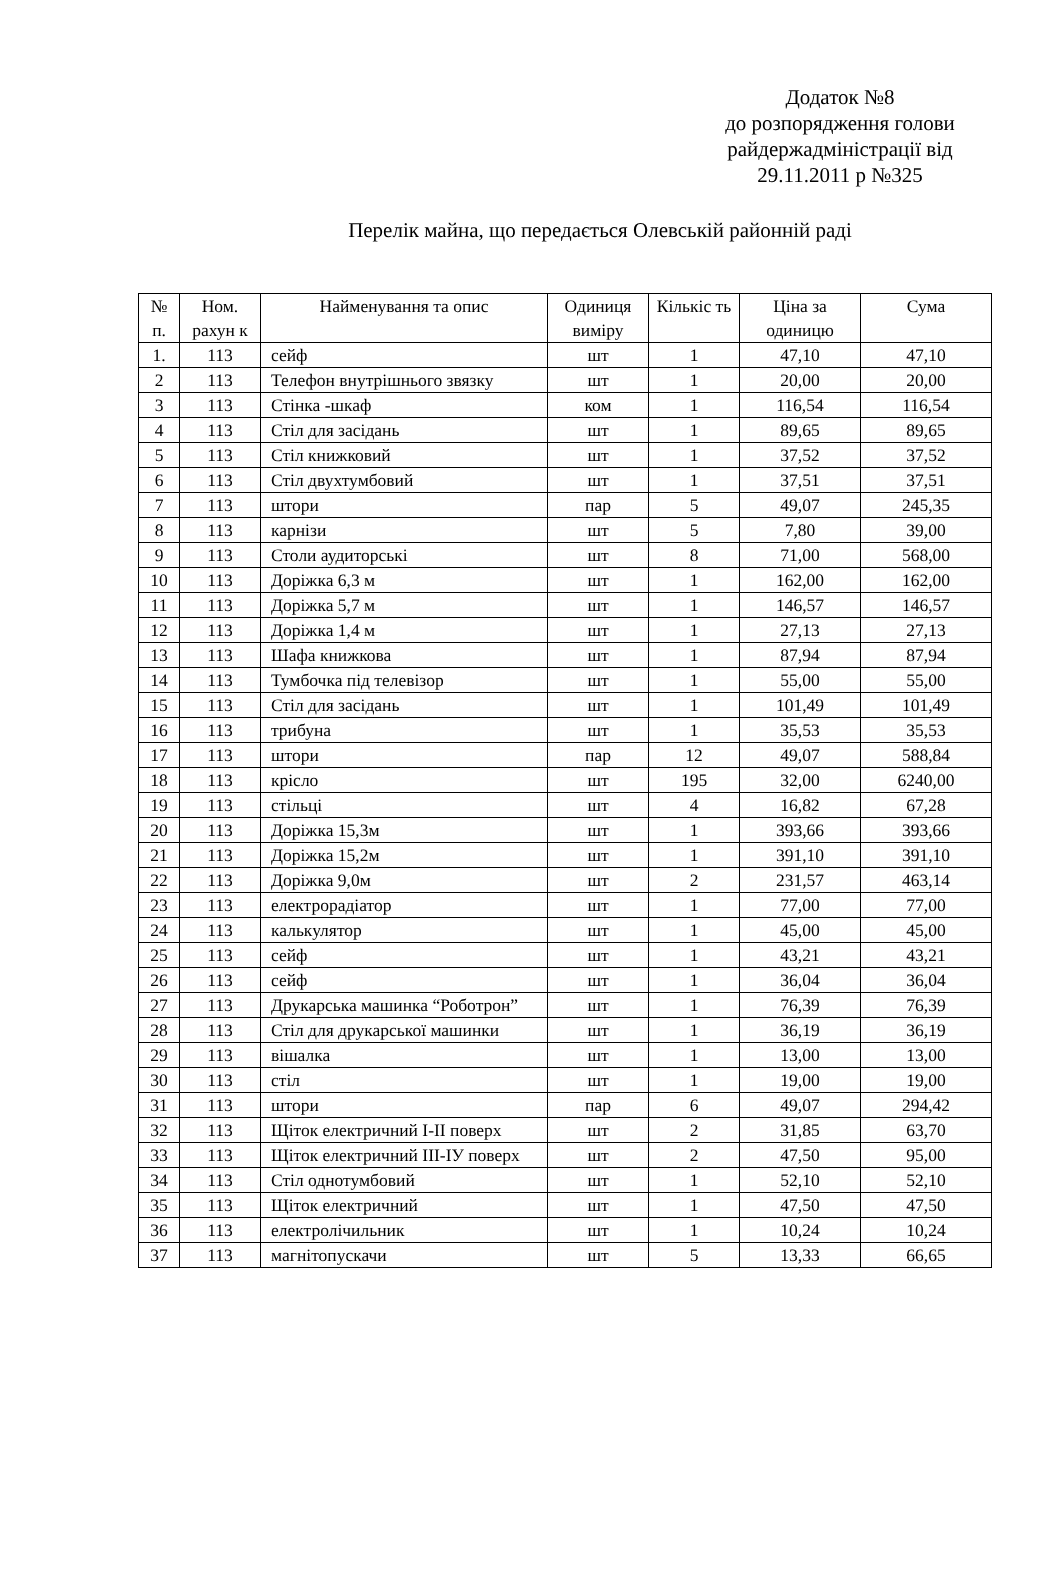Додаток №8
до розпорядження голови райдержадміністрації від 29.11.2011 р №325
Перелік майна, що передається Олевській районній раді
| № п. | Ном. рахун к | Найменування та опис | Одиниця виміру | Кількіс ть | Ціна за одиницю | Сума |
| --- | --- | --- | --- | --- | --- | --- |
| 1. | 113 | сейф | шт | 1 | 47,10 | 47,10 |
| 2 | 113 | Телефон внутрішнього звязку | шт | 1 | 20,00 | 20,00 |
| 3 | 113 | Стінка -шкаф | ком | 1 | 116,54 | 116,54 |
| 4 | 113 | Стіл для засідань | шт | 1 | 89,65 | 89,65 |
| 5 | 113 | Стіл книжковий | шт | 1 | 37,52 | 37,52 |
| 6 | 113 | Стіл двухтумбовий | шт | 1 | 37,51 | 37,51 |
| 7 | 113 | штори | пар | 5 | 49,07 | 245,35 |
| 8 | 113 | карнізи | шт | 5 | 7,80 | 39,00 |
| 9 | 113 | Столи аудиторські | шт | 8 | 71,00 | 568,00 |
| 10 | 113 | Доріжка 6,3 м | шт | 1 | 162,00 | 162,00 |
| 11 | 113 | Доріжка 5,7 м | шт | 1 | 146,57 | 146,57 |
| 12 | 113 | Доріжка 1,4 м | шт | 1 | 27,13 | 27,13 |
| 13 | 113 | Шафа книжкова | шт | 1 | 87,94 | 87,94 |
| 14 | 113 | Тумбочка під телевізор | шт | 1 | 55,00 | 55,00 |
| 15 | 113 | Стіл для засідань | шт | 1 | 101,49 | 101,49 |
| 16 | 113 | трибуна | шт | 1 | 35,53 | 35,53 |
| 17 | 113 | штори | пар | 12 | 49,07 | 588,84 |
| 18 | 113 | крісло | шт | 195 | 32,00 | 6240,00 |
| 19 | 113 | стільці | шт | 4 | 16,82 | 67,28 |
| 20 | 113 | Доріжка 15,3м | шт | 1 | 393,66 | 393,66 |
| 21 | 113 | Доріжка 15,2м | шт | 1 | 391,10 | 391,10 |
| 22 | 113 | Доріжка 9,0м | шт | 2 | 231,57 | 463,14 |
| 23 | 113 | електрорадіатор | шт | 1 | 77,00 | 77,00 |
| 24 | 113 | калькулятор | шт | 1 | 45,00 | 45,00 |
| 25 | 113 | сейф | шт | 1 | 43,21 | 43,21 |
| 26 | 113 | сейф | шт | 1 | 36,04 | 36,04 |
| 27 | 113 | Друкарська машинка “Роботрон” | шт | 1 | 76,39 | 76,39 |
| 28 | 113 | Стіл для друкарської машинки | шт | 1 | 36,19 | 36,19 |
| 29 | 113 | вішалка | шт | 1 | 13,00 | 13,00 |
| 30 | 113 | стіл | шт | 1 | 19,00 | 19,00 |
| 31 | 113 | штори | пар | 6 | 49,07 | 294,42 |
| 32 | 113 | Щіток електричний І-ІІ поверх | шт | 2 | 31,85 | 63,70 |
| 33 | 113 | Щіток електричний ІІІ-ІУ поверх | шт | 2 | 47,50 | 95,00 |
| 34 | 113 | Стіл однотумбовий | шт | 1 | 52,10 | 52,10 |
| 35 | 113 | Щіток електричний | шт | 1 | 47,50 | 47,50 |
| 36 | 113 | електролічильник | шт | 1 | 10,24 | 10,24 |
| 37 | 113 | магнітопускачи | шт | 5 | 13,33 | 66,65 |